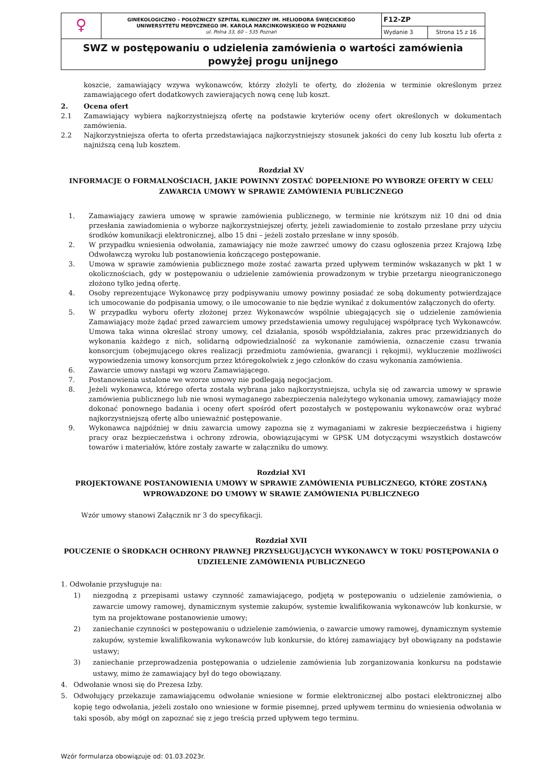| ♀ | GINEKOLOGICZNO – POŁOŻNICZY SZPITAL KLINICZNY IM. HELIODORA ŚWIĘCICKIEGO UNIWERSYTETU MEDYCZNEGO IM. KAROLA MARCINKOWSKIEGO W POZNANIU ul. Polna 33, 60 – 535 Poznań | F12-ZP | |
| | | Wydanie 3 | Strona 15 z 16 |
| SWZ w postępowaniu o udzielenia zamówienia o wartości zamówienia powyżej progu unijnego | | | |
koszcie, zamawiający wzywa wykonawców, którzy złożyli te oferty, do złożenia w terminie określonym przez zamawiającego ofert dodatkowych zawierających nową cenę lub koszt.
2. Ocena ofert
2.1 Zamawiający wybiera najkorzystniejszą ofertę na podstawie kryteriów oceny ofert określonych w dokumentach zamówienia.
2.2 Najkorzystniejsza oferta to oferta przedstawiająca najkorzystniejszy stosunek jakości do ceny lub kosztu lub oferta z najniższą ceną lub kosztem.
Rozdział XV
INFORMACJE O FORMALNOŚCIACH, JAKIE POWINNY ZOSTAĆ DOPEŁNIONE PO WYBORZE OFERTY W CELU ZAWARCIA UMOWY W SPRAWIE ZAMÓWIENIA PUBLICZNEGO
1. Zamawiający zawiera umowę w sprawie zamówienia publicznego, w terminie nie krótszym niż 10 dni od dnia przesłania zawiadomienia o wyborze najkorzystniejszej oferty, jeżeli zawiadomienie to zostało przesłane przy użyciu środków komunikacji elektronicznej, albo 15 dni – jeżeli zostało przesłane w inny sposób.
2. W przypadku wniesienia odwołania, zamawiający nie może zawrzeć umowy do czasu ogłoszenia przez Krajową Izbę Odwoławczą wyroku lub postanowienia kończącego postępowanie.
3. Umowa w sprawie zamówienia publicznego może zostać zawarta przed upływem terminów wskazanych w pkt 1 w okolicznościach, gdy w postępowaniu o udzielenie zamówienia prowadzonym w trybie przetargu nieograniczonego złożono tylko jedną ofertę.
4. Osoby reprezentujące Wykonawcę przy podpisywaniu umowy powinny posiadać ze sobą dokumenty potwierdzające ich umocowanie do podpisania umowy, o ile umocowanie to nie będzie wynikać z dokumentów załączonych do oferty.
5. W przypadku wyboru oferty złożonej przez Wykonawców wspólnie ubiegających się o udzielenie zamówienia Zamawiający może żądać przed zawarciem umowy przedstawienia umowy regulującej współpracę tych Wykonawców. Umowa taka winna określać strony umowy, cel działania, sposób współdziałania, zakres prac przewidzianych do wykonania każdego z nich, solidarną odpowiedzialność za wykonanie zamówienia, oznaczenie czasu trwania konsorcjum (obejmującego okres realizacji przedmiotu zamówienia, gwarancji i rękojmi), wykluczenie możliwości wypowiedzenia umowy konsorcjum przez któregokolwiek z jego członków do czasu wykonania zamówienia.
6. Zawarcie umowy nastąpi wg wzoru Zamawiającego.
7. Postanowienia ustalone we wzorze umowy nie podlegają negocjacjom.
8. Jeżeli wykonawca, którego oferta została wybrana jako najkorzystniejsza, uchyla się od zawarcia umowy w sprawie zamówienia publicznego lub nie wnosi wymaganego zabezpieczenia należytego wykonania umowy, zamawiający może dokonać ponownego badania i oceny ofert spośród ofert pozostałych w postępowaniu wykonawców oraz wybrać najkorzystniejszą ofertę albo unieważnić postępowanie.
9. Wykonawca najpóźniej w dniu zawarcia umowy zapozna się z wymaganiami w zakresie bezpieczeństwa i higieny pracy oraz bezpieczeństwa i ochrony zdrowia, obowiązującymi w GPSK UM dotyczącymi wszystkich dostawców towarów i materiałów, które zostały zawarte w załączniku do umowy.
Rozdział XVI
PROJEKTOWANE POSTANOWIENIA UMOWY W SPRAWIE ZAMÓWIENIA PUBLICZNEGO, KTÓRE ZOSTANĄ WPROWADZONE DO UMOWY W SRAWIE ZAMÓWIENIA PUBLICZNEGO
Wzór umowy stanowi Załącznik nr 3 do specyfikacji.
Rozdział XVII
POUCZENIE O ŚRODKACH OCHRONY PRAWNEJ PRZYSŁUGUJĄCYCH WYKONAWCY W TOKU POSTĘPOWANIA O UDZIELENIE ZAMÓWIENIA PUBLICZNEGO
1. Odwołanie przysługuje na:
1) niezgodną z przepisami ustawy czynność zamawiającego, podjętą w postępowaniu o udzielenie zamówienia, o zawarcie umowy ramowej, dynamicznym systemie zakupów, systemie kwalifikowania wykonawców lub konkursie, w tym na projektowane postanowienie umowy;
2) zaniechanie czynności w postępowaniu o udzielenie zamówienia, o zawarcie umowy ramowej, dynamicznym systemie zakupów, systemie kwalifikowania wykonawców lub konkursie, do której zamawiający był obowiązany na podstawie ustawy;
3) zaniechanie przeprowadzenia postępowania o udzielenie zamówienia lub zorganizowania konkursu na podstawie ustawy, mimo że zamawiający był do tego obowiązany.
4. Odwołanie wnosi się do Prezesa Izby.
5. Odwołujący przekazuje zamawiającemu odwołanie wniesione w formie elektronicznej albo postaci elektronicznej albo kopię tego odwołania, jeżeli zostało ono wniesione w formie pisemnej, przed upływem terminu do wniesienia odwołania w taki sposób, aby mógł on zapoznać się z jego treścią przed upływem tego terminu.
Wzór formularza obowiązuje od: 01.03.2023r.